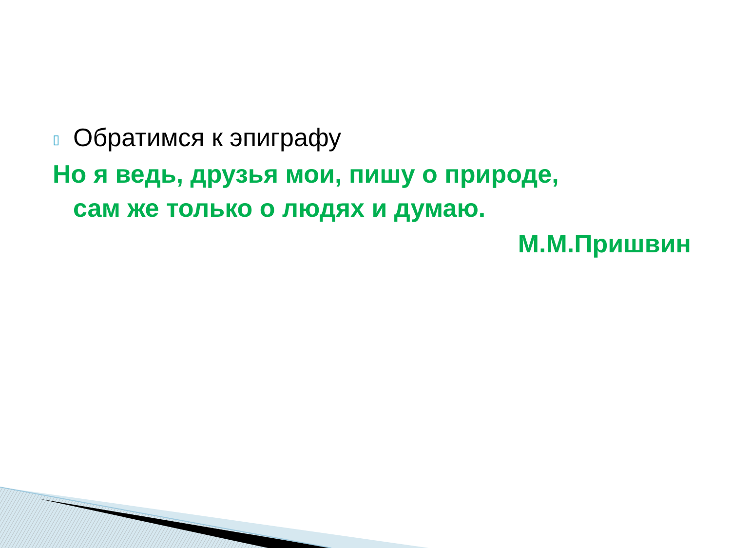▯ Обратимся к эпиграфу
Но я ведь, друзья мои, пишу о природе,
сам же только о людях и думаю.
М.М.Пришвин